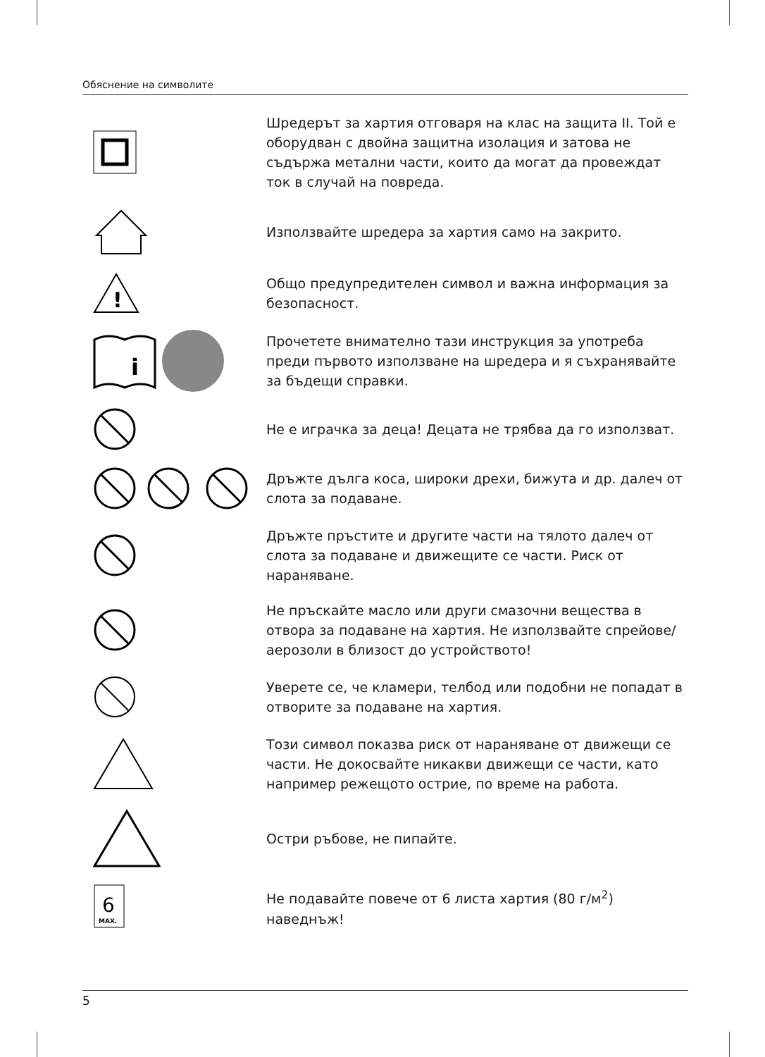Обяснение на символите
Шредерът за хартия отговаря на клас на защита II. Той е оборудван с двойна защитна изолация и затова не съдържа метални части, които да могат да провеждат ток в случай на повреда.
Използвайте шредера за хартия само на закрито.
!
Общо предупредителен символ и важна информация за безопасност.
i
Прочетете внимателно тази инструкция за употреба преди първото използване на шредера и я съхранявайте за бъдещи справки.
Не е играчка за деца! Децата не трябва да го използват.
Дръжте дълга коса, широки дрехи, бижута и др. далеч от слота за подаване.
Дръжте пръстите и другите части на тялото далеч от слота за подаване и движещите се части. Риск от нараняване.
Не пръскайте масло или други смазочни вещества в отвора за подаване на хартия. Не използвайте спрейове/ аерозоли в близост до устройството!
Уверете се, че кламери, телбод или подобни не попадат в отворите за подаване на хартия.
Този символ показва риск от нараняване от движещи се части. Не докосвайте никакви движещи се части, като например режещото острие, по време на работа.
Остри ръбове, не пипайте.
6
MAX.
Не подавайте повече от 6 листа хартия (80 г/м<sup>2</sup>) наведнъж!
5